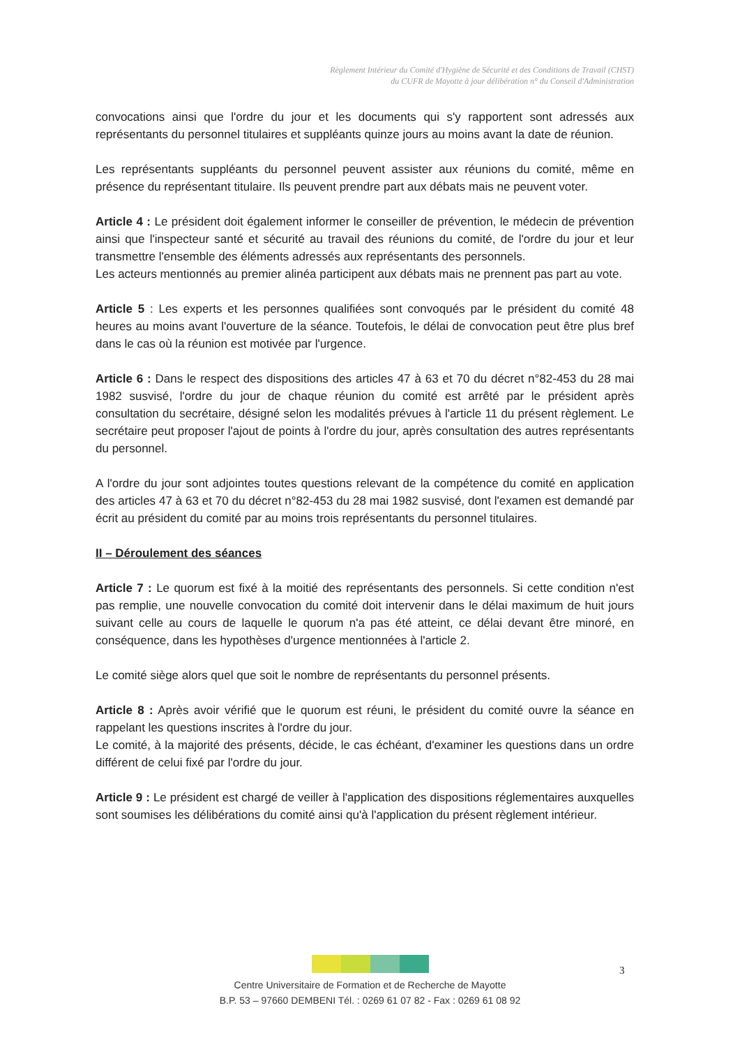Règlement Intérieur du Comité d'Hygiène de Sécurité et des Conditions de Travail (CHST)
du CUFR de Mayotte à jour délibération n° du Conseil d'Administration
convocations ainsi que l'ordre du jour et les documents qui s'y rapportent sont adressés aux représentants du personnel titulaires et suppléants quinze jours au moins avant la date de réunion.
Les représentants suppléants du personnel peuvent assister aux réunions du comité, même en présence du représentant titulaire. Ils peuvent prendre part aux débats mais ne peuvent voter.
Article 4 : Le président doit également informer le conseiller de prévention, le médecin de prévention ainsi que l'inspecteur santé et sécurité au travail des réunions du comité, de l'ordre du jour et leur transmettre l'ensemble des éléments adressés aux représentants des personnels.
Les acteurs mentionnés au premier alinéa participent aux débats mais ne prennent pas part au vote.
Article 5 : Les experts et les personnes qualifiées sont convoqués par le président du comité 48 heures au moins avant l'ouverture de la séance. Toutefois, le délai de convocation peut être plus bref dans le cas où la réunion est motivée par l'urgence.
Article 6 : Dans le respect des dispositions des articles 47 à 63 et 70 du décret n°82-453 du 28 mai 1982 susvisé, l'ordre du jour de chaque réunion du comité est arrêté par le président après consultation du secrétaire, désigné selon les modalités prévues à l'article 11 du présent règlement. Le secrétaire peut proposer l'ajout de points à l'ordre du jour, après consultation des autres représentants du personnel.
A l'ordre du jour sont adjointes toutes questions relevant de la compétence du comité en application des articles 47 à 63 et 70 du décret n°82-453 du 28 mai 1982 susvisé, dont l'examen est demandé par écrit au président du comité par au moins trois représentants du personnel titulaires.
II – Déroulement des séances
Article 7 : Le quorum est fixé à la moitié des représentants des personnels. Si cette condition n'est pas remplie, une nouvelle convocation du comité doit intervenir dans le délai maximum de huit jours suivant celle au cours de laquelle le quorum n'a pas été atteint, ce délai devant être minoré, en conséquence, dans les hypothèses d'urgence mentionnées à l'article 2.
Le comité siège alors quel que soit le nombre de représentants du personnel présents.
Article 8 : Après avoir vérifié que le quorum est réuni, le président du comité ouvre la séance en rappelant les questions inscrites à l'ordre du jour.
Le comité, à la majorité des présents, décide, le cas échéant, d'examiner les questions dans un ordre différent de celui fixé par l'ordre du jour.
Article 9 : Le président est chargé de veiller à l'application des dispositions réglementaires auxquelles sont soumises les délibérations du comité ainsi qu'à l'application du présent règlement intérieur.
Centre Universitaire de Formation et de Recherche de Mayotte
B.P. 53 – 97660 DEMBENI Tél. : 0269 61 07 82 - Fax : 0269 61 08 92
3